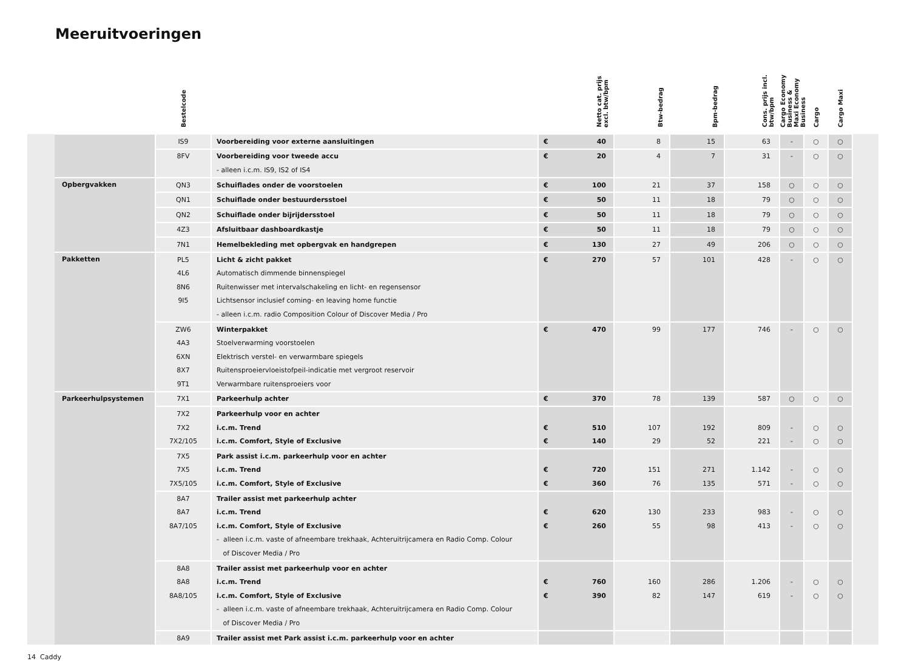Meeruitvoeringen
| | | Bestelcode | | | Netto cat. prijs excl. btw/bpm | Btw-bedrag | Bpm-bedrag | Cons. prijs incl. btw/bpm | Cargo Economy Business & Maxi Economy Business | Cargo | Cargo Maxi | |
| --- | --- | --- | --- | --- | --- | --- | --- | --- | --- | --- | --- | --- |
| | | IS9 | Voorbereiding voor externe aansluitingen | € | 40 | 8 | 15 | 63 | - | ○ | ○ | |
| | | 8FV | Voorbereiding voor tweede accu | € | 20 | 4 | 7 | 31 | - | ○ | ○ | |
| | | | - alleen i.c.m. IS9, IS2 of IS4 | | | | | | | | | |
| | Opbergvakken | QN3 | Schuiflades onder de voorstoelen | € | 100 | 21 | 37 | 158 | ○ | ○ | ○ | |
| | | QN1 | Schuiflade onder bestuurdersstoel | € | 50 | 11 | 18 | 79 | ○ | ○ | ○ | |
| | | QN2 | Schuiflade onder bijrijdersstoel | € | 50 | 11 | 18 | 79 | ○ | ○ | ○ | |
| | | 4Z3 | Afsluitbaar dashboardkastje | € | 50 | 11 | 18 | 79 | ○ | ○ | ○ | |
| | | 7N1 | Hemelbekleding met opbergvak en handgrepen | € | 130 | 27 | 49 | 206 | ○ | ○ | ○ | |
| | Pakketten | PL5 | Licht & zicht pakket | € | 270 | 57 | 101 | 428 | - | ○ | ○ | |
| | | 4L6 | Automatisch dimmende binnenspiegel | | | | | | | | | |
| | | 8N6 | Ruitenwisser met intervalschakeling en licht- en regensensor | | | | | | | | | |
| | | 9I5 | Lichtsensor inclusief coming- en leaving home functie | | | | | | | | | |
| | | | - alleen i.c.m. radio Composition Colour of Discover Media / Pro | | | | | | | | | |
| | | ZW6 | Winterpakket | € | 470 | 99 | 177 | 746 | - | ○ | ○ | |
| | | 4A3 | Stoelverwarming voorstoelen | | | | | | | | | |
| | | 6XN | Elektrisch verstel- en verwarmbare spiegels | | | | | | | | | |
| | | 8X7 | Ruitensproeiervloeistofpeil-indicatie met vergroot reservoir | | | | | | | | | |
| | | 9T1 | Verwarmbare ruitensproeiers voor | | | | | | | | | |
| | Parkeerhulpsystemen | 7X1 | Parkeerhulp achter | € | 370 | 78 | 139 | 587 | ○ | ○ | ○ | |
| | | 7X2 | Parkeerhulp voor en achter | | | | | | | | | |
| | | 7X2 | i.c.m. Trend | € | 510 | 107 | 192 | 809 | - | ○ | ○ | |
| | | 7X2/105 | i.c.m. Comfort, Style of Exclusive | € | 140 | 29 | 52 | 221 | - | ○ | ○ | |
| | | 7X5 | Park assist i.c.m. parkeerhulp voor en achter | | | | | | | | | |
| | | 7X5 | i.c.m. Trend | € | 720 | 151 | 271 | 1.142 | - | ○ | ○ | |
| | | 7X5/105 | i.c.m. Comfort, Style of Exclusive | € | 360 | 76 | 135 | 571 | - | ○ | ○ | |
| | | 8A7 | Trailer assist met parkeerhulp achter | | | | | | | | | |
| | | 8A7 | i.c.m. Trend | € | 620 | 130 | 233 | 983 | - | ○ | ○ | |
| | | 8A7/105 | i.c.m. Comfort, Style of Exclusive | € | 260 | 55 | 98 | 413 | - | ○ | ○ | |
| | | | - alleen i.c.m. vaste of afneembare trekhaak, Achteruitrijcamera en Radio Comp. Colour | | | | | | | | | |
| | | | of Discover Media / Pro | | | | | | | | | |
| | | 8A8 | Trailer assist met parkeerhulp voor en achter | | | | | | | | | |
| | | 8A8 | i.c.m. Trend | € | 760 | 160 | 286 | 1.206 | - | ○ | ○ | |
| | | 8A8/105 | i.c.m. Comfort, Style of Exclusive | € | 390 | 82 | 147 | 619 | - | ○ | ○ | |
| | | | - alleen i.c.m. vaste of afneembare trekhaak, Achteruitrijcamera en Radio Comp. Colour | | | | | | | | | |
| | | | of Discover Media / Pro | | | | | | | | | |
| | | 8A9 | Trailer assist met Park assist i.c.m. parkeerhulp voor en achter | | | | | | | | | |
14 Caddy